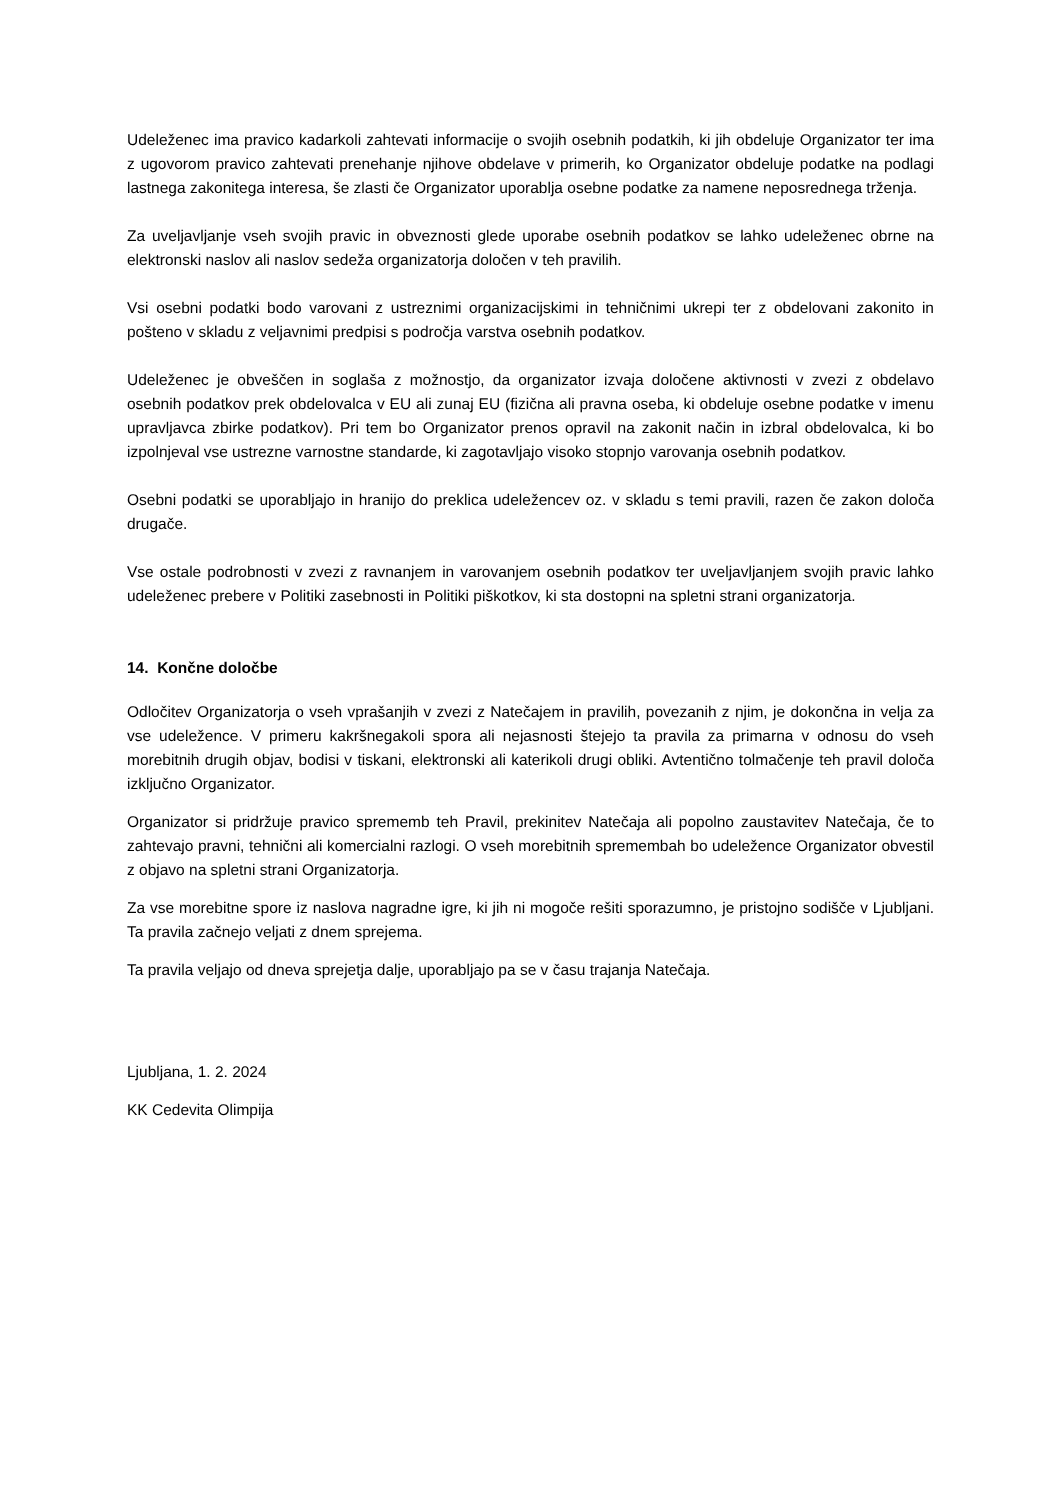Udeleženec ima pravico kadarkoli zahtevati informacije o svojih osebnih podatkih, ki jih obdeluje Organizator ter ima z ugovorom pravico zahtevati prenehanje njihove obdelave v primerih, ko Organizator obdeluje podatke na podlagi lastnega zakonitega interesa, še zlasti če Organizator uporablja osebne podatke za namene neposrednega trženja.
Za uveljavljanje vseh svojih pravic in obveznosti glede uporabe osebnih podatkov se lahko udeleženec obrne na elektronski naslov ali naslov sedeža organizatorja določen v teh pravilih.
Vsi osebni podatki bodo varovani z ustreznimi organizacijskimi in tehničnimi ukrepi ter z obdelovani zakonito in pošteno v skladu z veljavnimi predpisi s področja varstva osebnih podatkov.
Udeleženec je obveščen in soglaša z možnostjo, da organizator izvaja določene aktivnosti v zvezi z obdelavo osebnih podatkov prek obdelovalca v EU ali zunaj EU (fizična ali pravna oseba, ki obdeluje osebne podatke v imenu upravljavca zbirke podatkov). Pri tem bo Organizator prenos opravil na zakonit način in izbral obdelovalca, ki bo izpolnjeval vse ustrezne varnostne standarde, ki zagotavljajo visoko stopnjo varovanja osebnih podatkov.
Osebni podatki se uporabljajo in hranijo do preklica udeležencev oz. v skladu s temi pravili, razen če zakon določa drugače.
Vse ostale podrobnosti v zvezi z ravnanjem in varovanjem osebnih podatkov ter uveljavljanjem svojih pravic lahko udeleženec prebere v Politiki zasebnosti in Politiki piškotkov, ki sta dostopni na spletni strani organizatorja.
14. Končne določbe
Odločitev Organizatorja o vseh vprašanjih v zvezi z Natečajem in pravilih, povezanih z njim, je dokončna in velja za vse udeležence. V primeru kakršnegakoli spora ali nejasnosti štejejo ta pravila za primarna v odnosu do vseh morebitnih drugih objav, bodisi v tiskani, elektronski ali katerikoli drugi obliki. Avtentično tolmačenje teh pravil določa izključno Organizator.
Organizator si pridržuje pravico sprememb teh Pravil, prekinitev Natečaja ali popolno zaustavitev Natečaja, če to zahtevajo pravni, tehnični ali komercialni razlogi. O vseh morebitnih spremembah bo udeležence Organizator obvestil z objavo na spletni strani Organizatorja.
Za vse morebitne spore iz naslova nagradne igre, ki jih ni mogoče rešiti sporazumno, je pristojno sodišče v Ljubljani. Ta pravila začnejo veljati z dnem sprejema.
Ta pravila veljajo od dneva sprejetja dalje, uporabljajo pa se v času trajanja Natečaja.
Ljubljana, 1. 2. 2024
KK Cedevita Olimpija